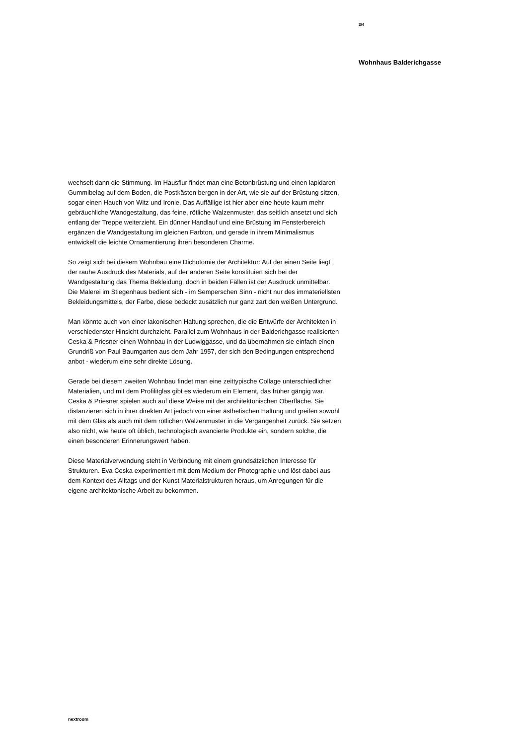3/4
Wohnhaus Balderichgasse
wechselt dann die Stimmung. Im Hausflur findet man eine Betonbrüstung und einen lapidaren Gummibelag auf dem Boden, die Postkästen bergen in der Art, wie sie auf der Brüstung sitzen, sogar einen Hauch von Witz und Ironie. Das Auffällige ist hier aber eine heute kaum mehr gebräuchliche Wandgestaltung, das feine, rötliche Walzenmuster, das seitlich ansetzt und sich entlang der Treppe weiterzieht. Ein dünner Handlauf und eine Brüstung im Fensterbereich ergänzen die Wandgestaltung im gleichen Farbton, und gerade in ihrem Minimalismus entwickelt die leichte Ornamentierung ihren besonderen Charme.
So zeigt sich bei diesem Wohnbau eine Dichotomie der Architektur: Auf der einen Seite liegt der rauhe Ausdruck des Materials, auf der anderen Seite konstituiert sich bei der Wandgestaltung das Thema Bekleidung, doch in beiden Fällen ist der Ausdruck unmittelbar. Die Malerei im Stiegenhaus bedient sich - im Semperschen Sinn - nicht nur des immateriellsten Bekleidungsmittels, der Farbe, diese bedeckt zusätzlich nur ganz zart den weißen Untergrund.
Man könnte auch von einer lakonischen Haltung sprechen, die die Entwürfe der Architekten in verschiedenster Hinsicht durchzieht. Parallel zum Wohnhaus in der Balderichgasse realisierten Ceska & Priesner einen Wohnbau in der Ludwiggasse, und da übernahmen sie einfach einen Grundriß von Paul Baumgarten aus dem Jahr 1957, der sich den Bedingungen entsprechend anbot - wiederum eine sehr direkte Lösung.
Gerade bei diesem zweiten Wohnbau findet man eine zeittypische Collage unterschiedlicher Materialien, und mit dem Profilitglas gibt es wiederum ein Element, das früher gängig war. Ceska & Priesner spielen auch auf diese Weise mit der architektonischen Oberfläche. Sie distanzieren sich in ihrer direkten Art jedoch von einer ästhetischen Haltung und greifen sowohl mit dem Glas als auch mit dem rötlichen Walzenmuster in die Vergangenheit zurück. Sie setzen also nicht, wie heute oft üblich, technologisch avancierte Produkte ein, sondern solche, die einen besonderen Erinnerungswert haben.
Diese Materialverwendung steht in Verbindung mit einem grundsätzlichen Interesse für Strukturen. Eva Ceska experimentiert mit dem Medium der Photographie und löst dabei aus dem Kontext des Alltags und der Kunst Materialstrukturen heraus, um Anregungen für die eigene architektonische Arbeit zu bekommen.
nextroom